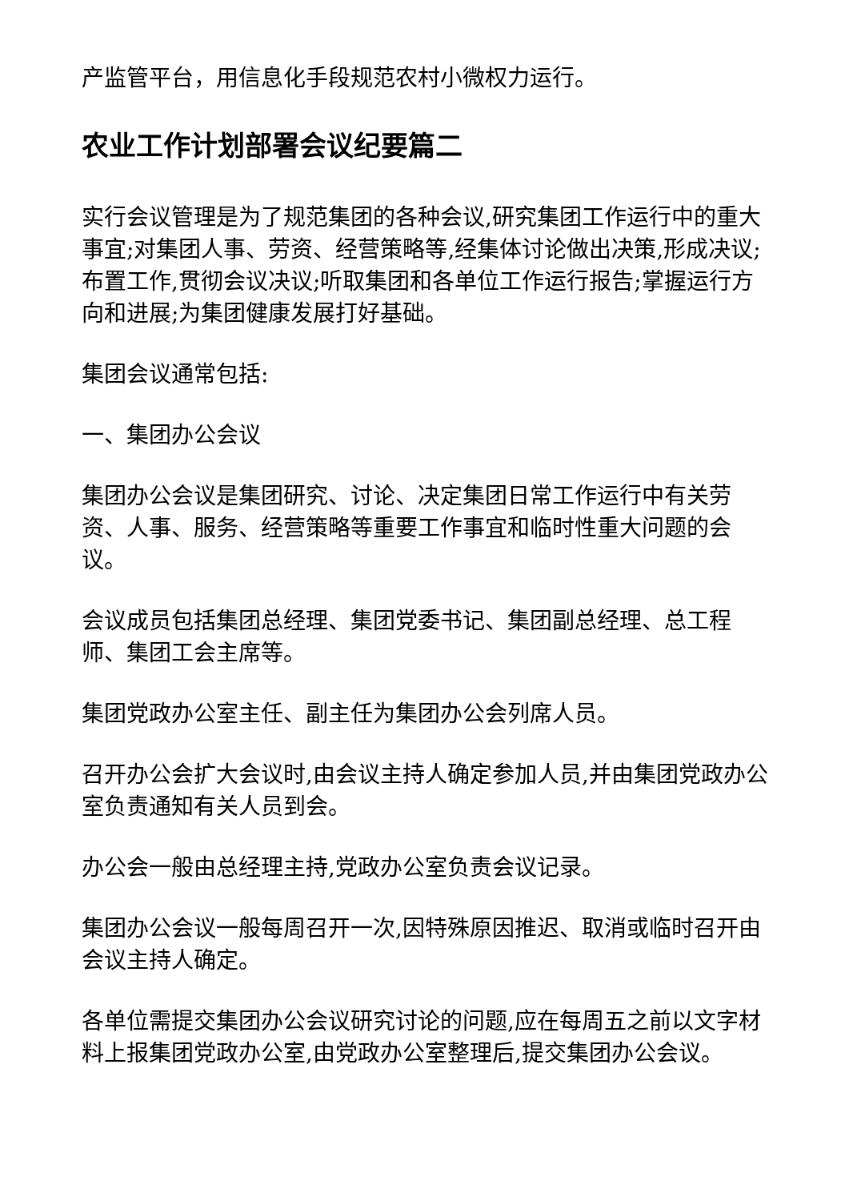产监管平台，用信息化手段规范农村小微权力运行。
农业工作计划部署会议纪要篇二
实行会议管理是为了规范集团的各种会议,研究集团工作运行中的重大事宜;对集团人事、劳资、经营策略等,经集体讨论做出决策,形成决议;布置工作,贯彻会议决议;听取集团和各单位工作运行报告;掌握运行方向和进展;为集团健康发展打好基础。
集团会议通常包括:
一、集团办公会议
集团办公会议是集团研究、讨论、决定集团日常工作运行中有关劳资、人事、服务、经营策略等重要工作事宜和临时性重大问题的会议。
会议成员包括集团总经理、集团党委书记、集团副总经理、总工程师、集团工会主席等。
集团党政办公室主任、副主任为集团办公会列席人员。
召开办公会扩大会议时,由会议主持人确定参加人员,并由集团党政办公室负责通知有关人员到会。
办公会一般由总经理主持,党政办公室负责会议记录。
集团办公会议一般每周召开一次,因特殊原因推迟、取消或临时召开由会议主持人确定。
各单位需提交集团办公会议研究讨论的问题,应在每周五之前以文字材料上报集团党政办公室,由党政办公室整理后,提交集团办公会议。